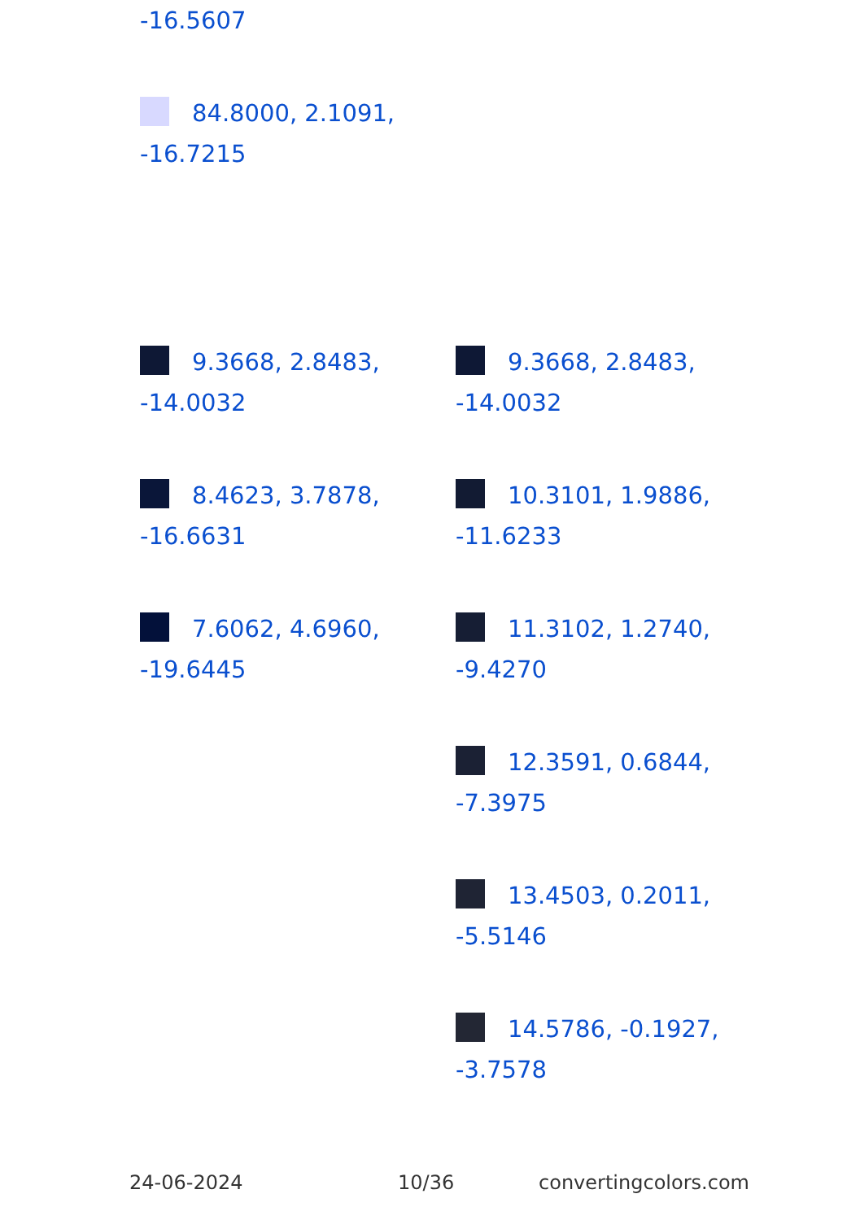-16.5607
84.8000, 2.1091, -16.7215
9.3668, 2.8483, -14.0032
9.3668, 2.8483, -14.0032
8.4623, 3.7878, -16.6631
10.3101, 1.9886, -11.6233
7.6062, 4.6960, -19.6445
11.3102, 1.2740, -9.4270
12.3591, 0.6844, -7.3975
13.4503, 0.2011, -5.5146
14.5786, -0.1927, -3.7578
24-06-2024 10/36 convertingcolors.com